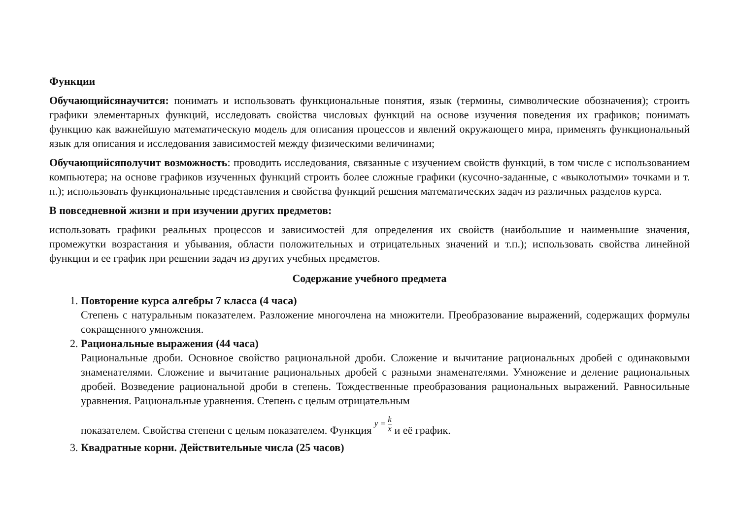Функции
Обучающийсянаучится: понимать и использовать функциональные понятия, язык (термины, символические обозначения); строить графики элементарных функций, исследовать свойства числовых функций на основе изучения поведения их графиков; понимать функцию как важнейшую математическую модель для описания процессов и явлений окружающего мира, применять функциональный язык для описания и исследования зависимостей между физическими величинами;
Обучающийсяполучит возможность: проводить исследования, связанные с изучением свойств функций, в том числе с использованием компьютера; на основе графиков изученных функций строить более сложные графики (кусочно-заданные, с «выколотыми» точками и т. п.); использовать функциональные представления и свойства функций решения математических задач из различных разделов курса.
В повседневной жизни и при изучении других предметов:
использовать графики реальных процессов и зависимостей для определения их свойств (наибольшие и наименьшие значения, промежутки возрастания и убывания, области положительных и отрицательных значений и т.п.); использовать свойства линейной функции и ее график при решении задач из других учебных предметов.
Содержание учебного предмета
1. Повторение курса алгебры 7 класса (4 часа)
Степень с натуральным показателем. Разложение многочлена на множители. Преобразование выражений, содержащих формулы сокращенного умножения.
2. Рациональные выражения (44 часа)
Рациональные дроби. Основное свойство рациональной дроби. Сложение и вычитание рациональных дробей с одинаковыми знаменателями. Сложение и вычитание рациональных дробей с разными знаменателями. Умножение и деление рациональных дробей. Возведение рациональной дроби в степень. Тождественные преобразования рациональных выражений. Равносильные уравнения. Рациональные уравнения. Степень с целым отрицательным
показателем. Свойства степени с целым показателем. Функция y = k x и её график.
3. Квадратные корни. Действительные числа (25 часов)